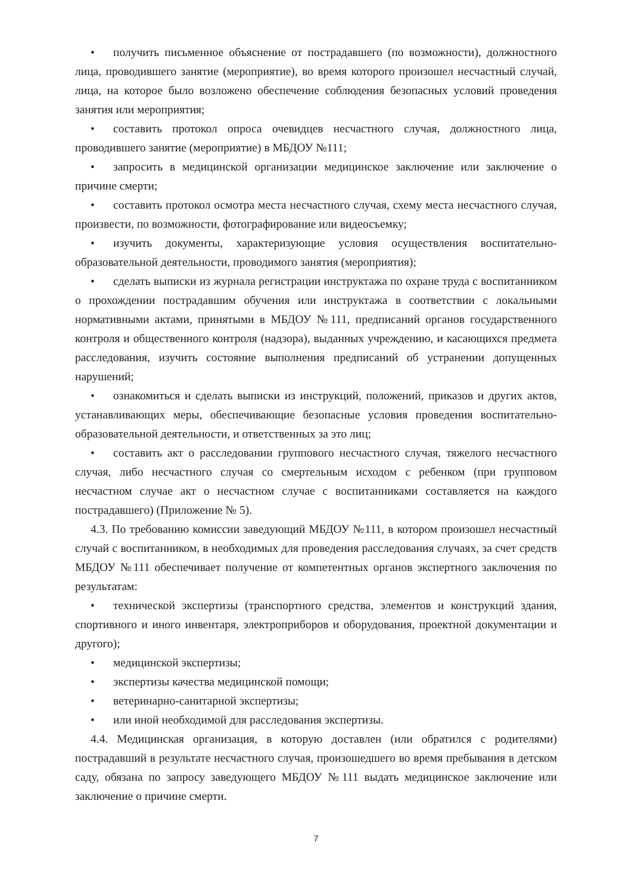• получить письменное объяснение от пострадавшего (по возможности), должностного лица, проводившего занятие (мероприятие), во время которого произошел несчастный случай, лица, на которое было возложено обеспечение соблюдения безопасных условий проведения занятия или мероприятия;
• составить протокол опроса очевидцев несчастного случая, должностного лица, проводившего занятие (мероприятие) в МБДОУ №111;
• запросить в медицинской организации медицинское заключение или заключение о причине смерти;
• составить протокол осмотра места несчастного случая, схему места несчастного случая, произвести, по возможности, фотографирование или видеосъемку;
• изучить документы, характеризующие условия осуществления воспитательно-образовательной деятельности, проводимого занятия (мероприятия);
• сделать выписки из журнала регистрации инструктажа по охране труда с воспитанником о прохождении пострадавшим обучения или инструктажа в соответствии с локальными нормативными актами, принятыми в МБДОУ №111, предписаний органов государственного контроля и общественного контроля (надзора), выданных учреждению, и касающихся предмета расследования, изучить состояние выполнения предписаний об устранении допущенных нарушений;
• ознакомиться и сделать выписки из инструкций, положений, приказов и других актов, устанавливающих меры, обеспечивающие безопасные условия проведения воспитательно-образовательной деятельности, и ответственных за это лиц;
• составить акт о расследовании группового несчастного случая, тяжелого несчастного случая, либо несчастного случая со смертельным исходом с ребенком (при групповом несчастном случае акт о несчастном случае с воспитанниками составляется на каждого пострадавшего) (Приложение № 5).
4.3. По требованию комиссии заведующий МБДОУ №111, в котором произошел несчастный случай с воспитанником, в необходимых для проведения расследования случаях, за счет средств МБДОУ №111 обеспечивает получение от компетентных органов экспертного заключения по результатам:
• технической экспертизы (транспортного средства, элементов и конструкций здания, спортивного и иного инвентаря, электроприборов и оборудования, проектной документации и другого);
• медицинской экспертизы;
• экспертизы качества медицинской помощи;
• ветеринарно-санитарной экспертизы;
• или иной необходимой для расследования экспертизы.
4.4. Медицинская организация, в которую доставлен (или обратился с родителями) пострадавший в результате несчастного случая, произошедшего во время пребывания в детском саду, обязана по запросу заведующего МБДОУ №111 выдать медицинское заключение или заключение о причине смерти.
7